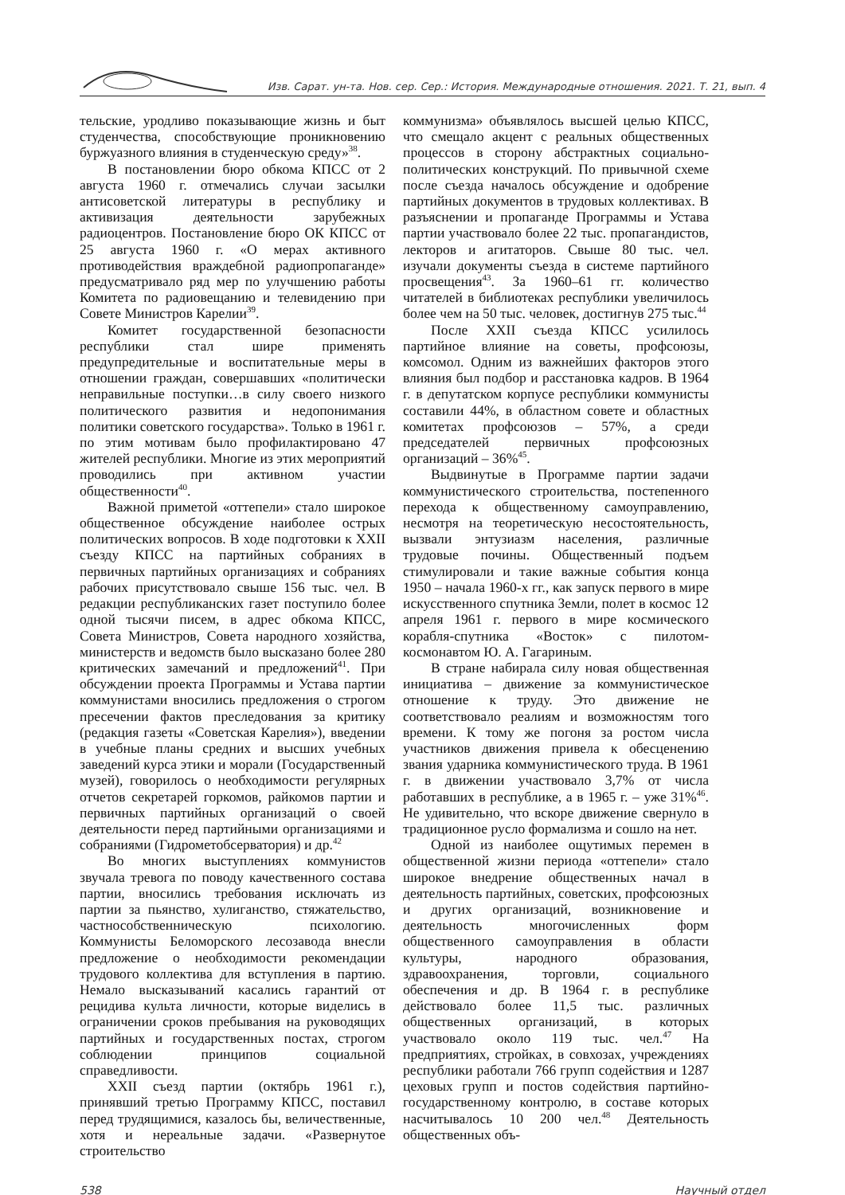Изв. Сарат. ун-та. Нов. сер. Сер.: История. Международные отношения. 2021. Т. 21, вып. 4
тельские, уродливо показывающие жизнь и быт студенчества, способствующие проникновению буржуазного влияния в студенческую среду»<sup>38</sup>.
В постановлении бюро обкома КПСС от 2 августа 1960 г. отмечались случаи засылки антисоветской литературы в республику и активизация деятельности зарубежных радиоцентров. Постановление бюро ОК КПСС от 25 августа 1960 г. «О мерах активного противодействия враждебной радиопропаганде» предусматривало ряд мер по улучшению работы Комитета по радиовещанию и телевидению при Совете Министров Карелии<sup>39</sup>.
Комитет государственной безопасности республики стал шире применять предупредительные и воспитательные меры в отношении граждан, совершавших «политически неправильные поступки…в силу своего низкого политического развития и недопонимания политики советского государства». Только в 1961 г. по этим мотивам было профилактировано 47 жителей республики. Многие из этих мероприятий проводились при активном участии общественности<sup>40</sup>.
Важной приметой «оттепели» стало широкое общественное обсуждение наиболее острых политических вопросов. В ходе подготовки к XXII съезду КПСС на партийных собраниях в первичных партийных организациях и собраниях рабочих присутствовало свыше 156 тыс. чел. В редакции республиканских газет поступило более одной тысячи писем, в адрес обкома КПСС, Совета Министров, Совета народного хозяйства, министерств и ведомств было высказано более 280 критических замечаний и предложений<sup>41</sup>. При обсуждении проекта Программы и Устава партии коммунистами вносились предложения о строгом пресечении фактов преследования за критику (редакция газеты «Советская Карелия»), введении в учебные планы средних и высших учебных заведений курса этики и морали (Государственный музей), говорилось о необходимости регулярных отчетов секретарей горкомов, райкомов партии и первичных партийных организаций о своей деятельности перед партийными организациями и собраниями (Гидрометобсерватория) и др.<sup>42</sup>
Во многих выступлениях коммунистов звучала тревога по поводу качественного состава партии, вносились требования исключать из партии за пьянство, хулиганство, стяжательство, частнособственническую психологию. Коммунисты Беломорского лесозавода внесли предложение о необходимости рекомендации трудового коллектива для вступления в партию. Немало высказываний касались гарантий от рецидива культа личности, которые виделись в ограничении сроков пребывания на руководящих партийных и государственных постах, строгом соблюдении принципов социальной справедливости.
XXII съезд партии (октябрь 1961 г.), принявший третью Программу КПСС, поставил перед трудящимися, казалось бы, величественные, хотя и нереальные задачи. «Развернутое строительство
коммунизма» объявлялось высшей целью КПСС, что смещало акцент с реальных общественных процессов в сторону абстрактных социально-политических конструкций. По привычной схеме после съезда началось обсуждение и одобрение партийных документов в трудовых коллективах. В разъяснении и пропаганде Программы и Устава партии участвовало более 22 тыс. пропагандистов, лекторов и агитаторов. Свыше 80 тыс. чел. изучали документы съезда в системе партийного просвещения<sup>43</sup>. За 1960–61 гг. количество читателей в библиотеках республики увеличилось более чем на 50 тыс. человек, достигнув 275 тыс.<sup>44</sup>
После XXII съезда КПСС усилилось партийное влияние на советы, профсоюзы, комсомол. Одним из важнейших факторов этого влияния был подбор и расстановка кадров. В 1964 г. в депутатском корпусе республики коммунисты составили 44%, в областном совете и областных комитетах профсоюзов – 57%, а среди председателей первичных профсоюзных организаций – 36%<sup>45</sup>.
Выдвинутые в Программе партии задачи коммунистического строительства, постепенного перехода к общественному самоуправлению, несмотря на теоретическую несостоятельность, вызвали энтузиазм населения, различные трудовые почины. Общественный подъем стимулировали и такие важные события конца 1950 – начала 1960-х гг., как запуск первого в мире искусственного спутника Земли, полет в космос 12 апреля 1961 г. первого в мире космического корабля-спутника «Восток» с пилотом-космонавтом Ю. А. Гагариным.
В стране набирала силу новая общественная инициатива – движение за коммунистическое отношение к труду. Это движение не соответствовало реалиям и возможностям того времени. К тому же погоня за ростом числа участников движения привела к обесценению звания ударника коммунистического труда. В 1961 г. в движении участвовало 3,7% от числа работавших в республике, а в 1965 г. – уже 31%<sup>46</sup>. Не удивительно, что вскоре движение свернуло в традиционное русло формализма и сошло на нет.
Одной из наиболее ощутимых перемен в общественной жизни периода «оттепели» стало широкое внедрение общественных начал в деятельность партийных, советских, профсоюзных и других организаций, возникновение и деятельность многочисленных форм общественного самоуправления в области культуры, народного образования, здравоохранения, торговли, социального обеспечения и др. В 1964 г. в республике действовало более 11,5 тыс. различных общественных организаций, в которых участвовало около 119 тыс. чел.<sup>47</sup> На предприятиях, стройках, в совхозах, учреждениях республики работали 766 групп содействия и 1287 цеховых групп и постов содействия партийно-государственному контролю, в составе которых насчитывалось 10 200 чел.<sup>48</sup> Деятельность общественных объ-
538 Научный отдел